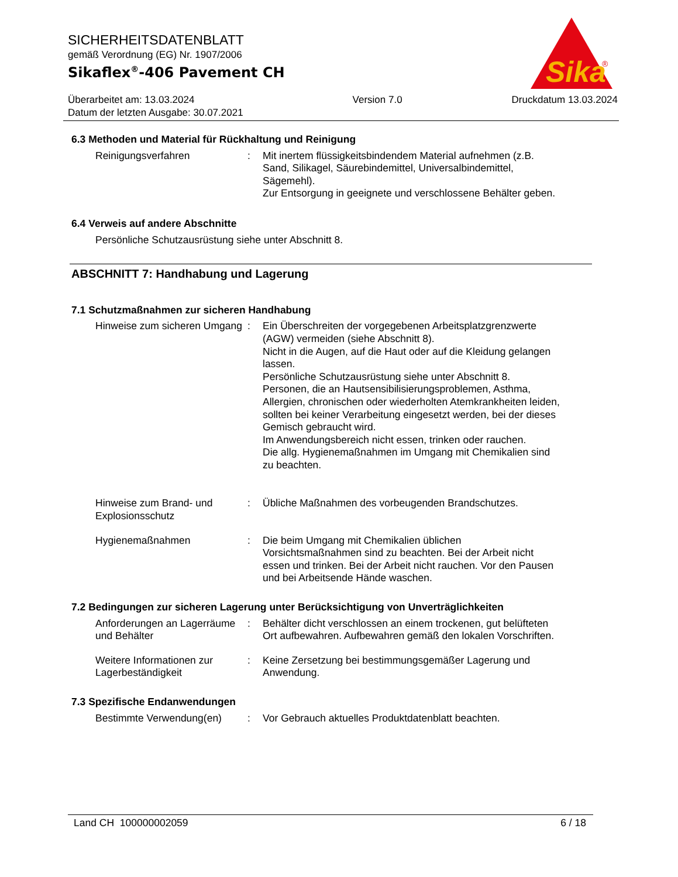SICHERHEITSDATENBLATT
gemäß Verordnung (EG) Nr. 1907/2006
Sikaflex<sup>®</sup>-406 Pavement CH
Überarbeitet am: 13.03.2024
Datum der letzten Ausgabe: 30.07.2021
Version 7.0 Druckdatum 13.03.2024
Sika
®
6.3 Methoden und Material für Rückhaltung und Reinigung
Reinigungsverfahren : Mit inertem flüssigkeitsbindendem Material aufnehmen (z.B. Sand, Silikagel, Säurebindemittel, Universalbindemittel, Sägemehl).
Zur Entsorgung in geeignete und verschlossene Behälter geben.
6.4 Verweis auf andere Abschnitte
Persönliche Schutzausrüstung siehe unter Abschnitt 8.
ABSCHNITT 7: Handhabung und Lagerung
7.1 Schutzmaßnahmen zur sicheren Handhabung
Hinweise zum sicheren Umgang
: Ein Überschreiten der vorgegebenen Arbeitsplatzgrenzwerte (AGW) vermeiden (siehe Abschnitt 8).
Nicht in die Augen, auf die Haut oder auf die Kleidung gelangen lassen.
Persönliche Schutzausrüstung siehe unter Abschnitt 8.
Personen, die an Hautsensibilisierungsproblemen, Asthma, Allergien, chronischen oder wiederholten Atemkrankheiten leiden, sollten bei keiner Verarbeitung eingesetzt werden, bei der dieses Gemisch gebraucht wird.
Im Anwendungsbereich nicht essen, trinken oder rauchen.
Die allg. Hygienemaßnahmen im Umgang mit Chemikalien sind zu beachten.
Hinweise zum Brand- und Explosionsschutz
: Übliche Maßnahmen des vorbeugenden Brandschutzes.
Hygienemaßnahmen : Die beim Umgang mit Chemikalien üblichen Vorsichtsmaßnahmen sind zu beachten. Bei der Arbeit nicht essen und trinken. Bei der Arbeit nicht rauchen. Vor den Pausen und bei Arbeitsende Hände waschen.
7.2 Bedingungen zur sicheren Lagerung unter Berücksichtigung von Unverträglichkeiten
Anforderungen an Lagerräume und Behälter
: Behälter dicht verschlossen an einem trockenen, gut belüfteten Ort aufbewahren. Aufbewahren gemäß den lokalen Vorschriften.
Weitere Informationen zur Lagerbeständigkeit
: Keine Zersetzung bei bestimmungsgemäßer Lagerung und Anwendung.
7.3 Spezifische Endanwendungen
Bestimmte Verwendung(en) : Vor Gebrauch aktuelles Produktdatenblatt beachten.
Land CH 100000002059 6 / 18